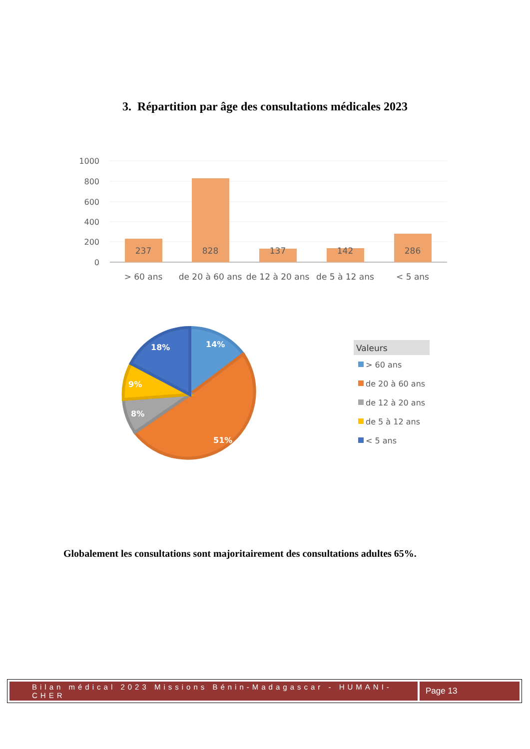3. Répartition par âge des consultations médicales 2023
1000
800
600
400
200
0
237
828
137
142
286
> 60 ans
de 20 à 60 ans
de 12 à 20 ans
de 5 à 12 ans
< 5 ans
14%
18%
9%
8%
51%
Valeurs
> 60 ans
de 20 à 60 ans
de 12 à 20 ans
de 5 à 12 ans
< 5 ans
Globalement les consultations sont majoritairement des consultations adultes 65%.
Bilan médical 2023 Missions Bénin-Madagascar - HUMANI-CHER
Page 13